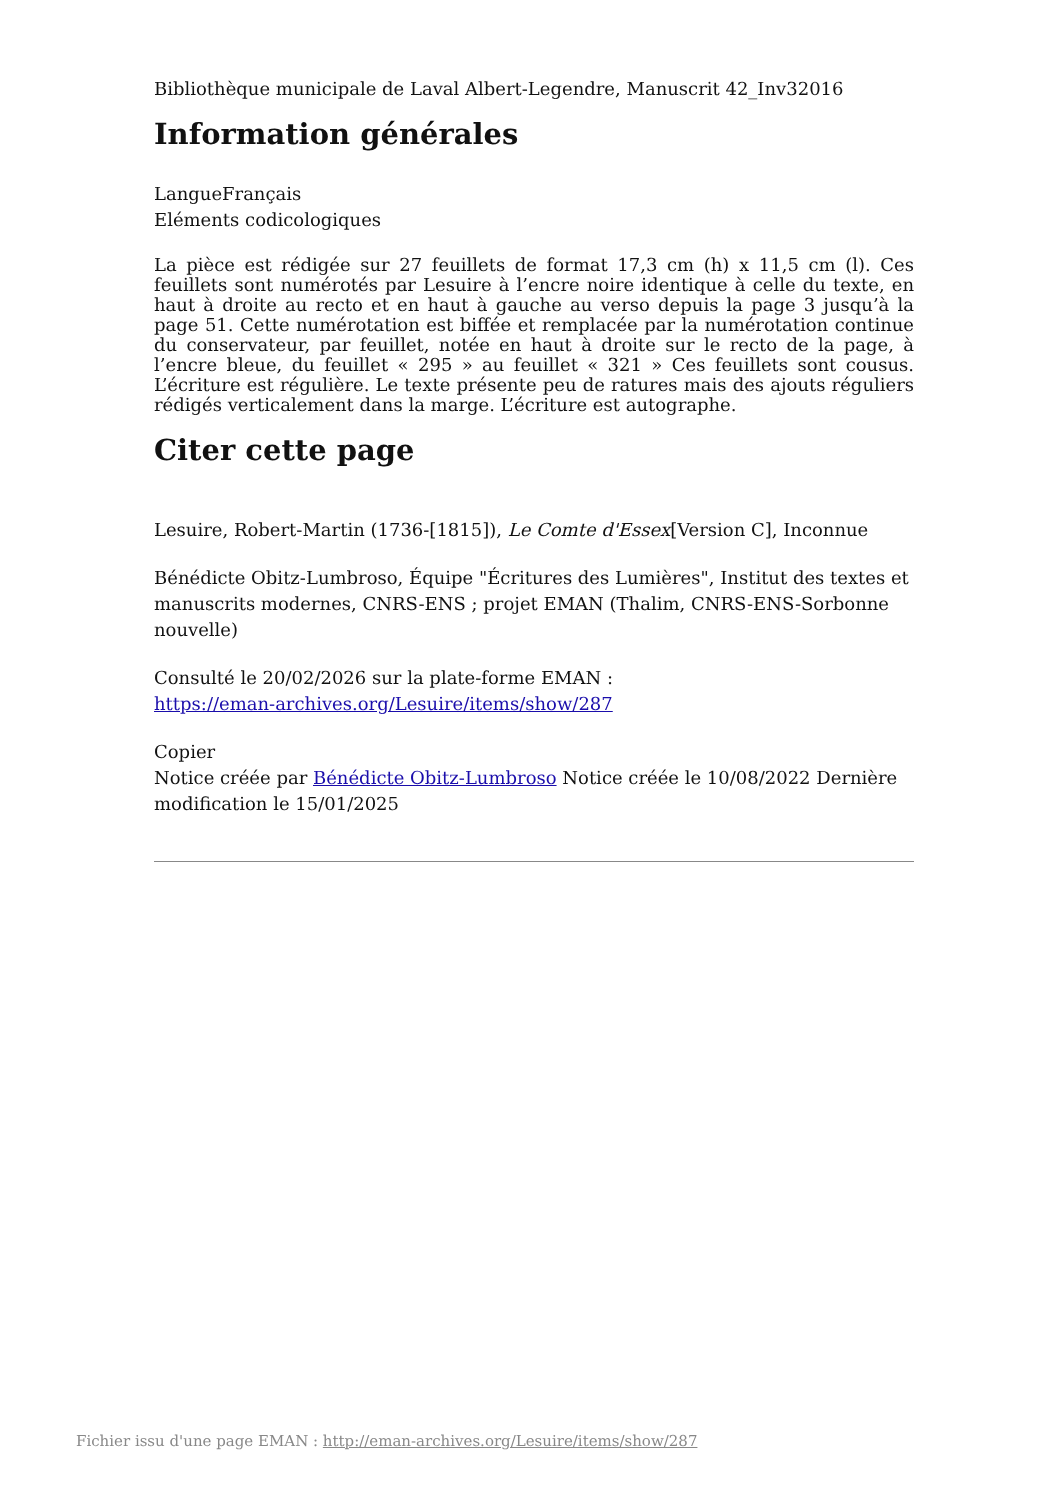Bibliothèque municipale de Laval Albert-Legendre, Manuscrit 42_Inv32016
Information générales
LangueFrançais
Eléments codicologiques
La pièce est rédigée sur 27 feuillets de format 17,3 cm (h) x 11,5 cm (l). Ces feuillets sont numérotés par Lesuire à l’encre noire identique à celle du texte, en haut à droite au recto et en haut à gauche au verso depuis la page 3 jusqu’à la page 51. Cette numérotation est biffée et remplacée par la numérotation continue du conservateur, par feuillet, notée en haut à droite sur le recto de la page, à l’encre bleue, du feuillet « 295 » au feuillet « 321 » Ces feuillets sont cousus. L’écriture est régulière. Le texte présente peu de ratures mais des ajouts réguliers rédigés verticalement dans la marge. L’écriture est autographe.
Citer cette page
Lesuire, Robert-Martin (1736-[1815]), Le Comte d'Essex[Version C], Inconnue
Bénédicte Obitz-Lumbroso, Équipe "Écritures des Lumières", Institut des textes et manuscrits modernes, CNRS-ENS ; projet EMAN (Thalim, CNRS-ENS-Sorbonne nouvelle)
Consulté le 20/02/2026 sur la plate-forme EMAN :
https://eman-archives.org/Lesuire/items/show/287
Copier
Notice créée par Bénédicte Obitz-Lumbroso Notice créée le 10/08/2022 Dernière modification le 15/01/2025
Fichier issu d'une page EMAN : http://eman-archives.org/Lesuire/items/show/287